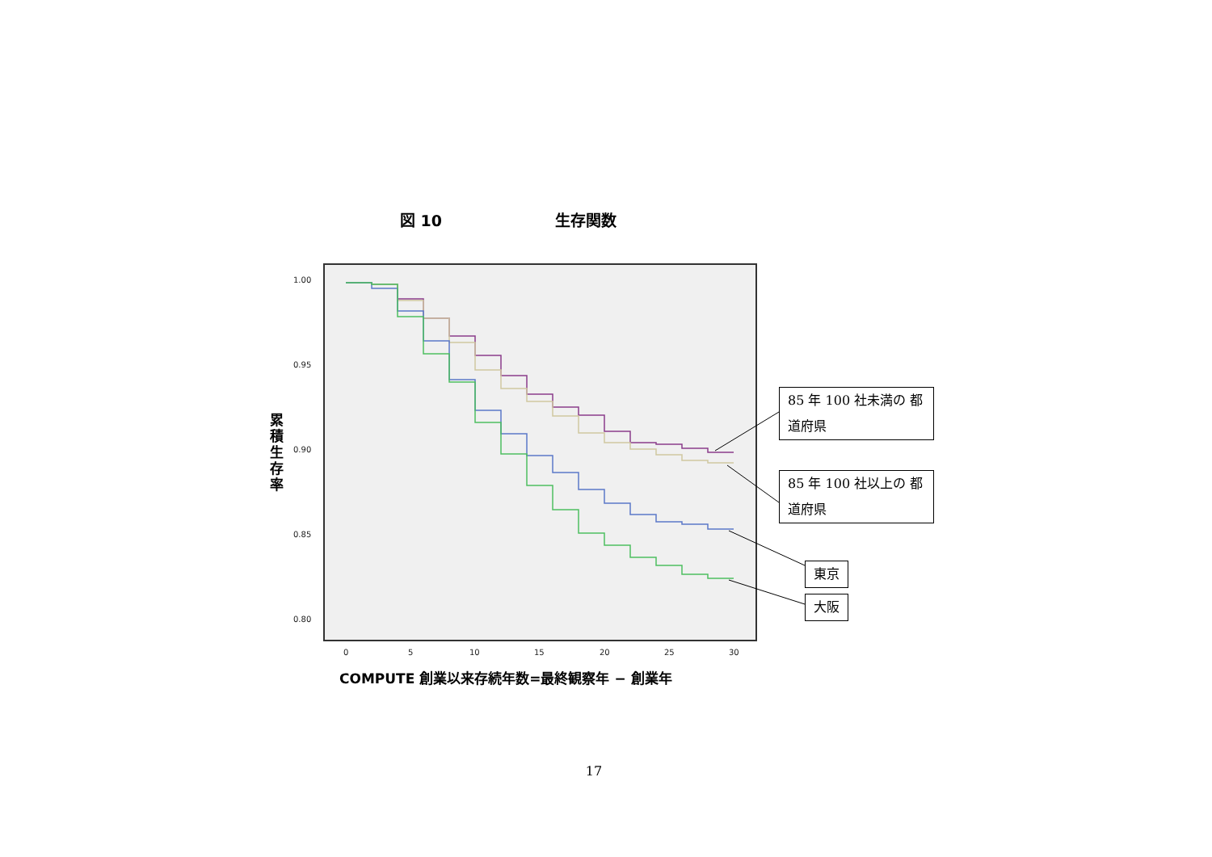図 10 生存関数
1.00
0.95
0.90
0.85
0.80
0 5 10 15 20 25 30
累積生存率
COMPUTE 創業以来存続年数=最終観察年 − 創業年
85 年 100 社未満の 都道府県
85 年 100 社以上の 都道府県
東京
大阪
17